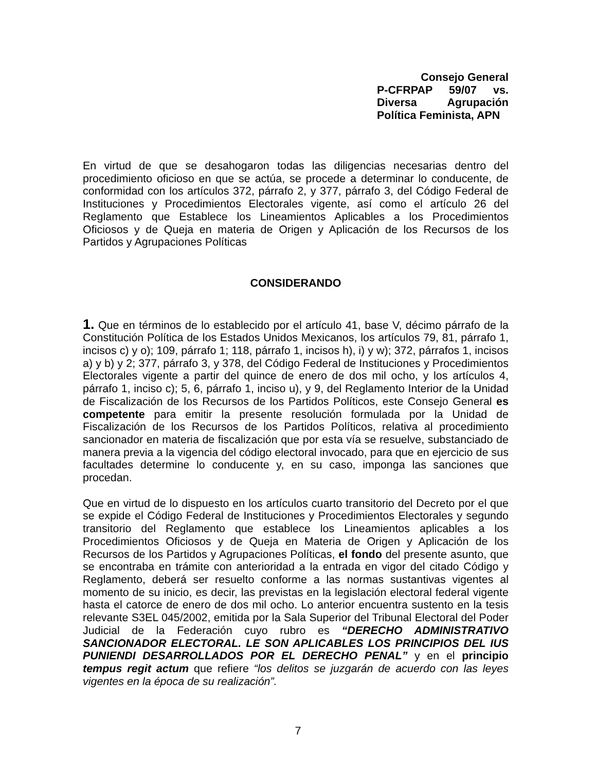Consejo General
P-CFRPAP 59/07 vs.
Diversa Agrupación
Política Feminista, APN
En virtud de que se desahogaron todas las diligencias necesarias dentro del procedimiento oficioso en que se actúa, se procede a determinar lo conducente, de conformidad con los artículos 372, párrafo 2, y 377, párrafo 3, del Código Federal de Instituciones y Procedimientos Electorales vigente, así como el artículo 26 del Reglamento que Establece los Lineamientos Aplicables a los Procedimientos Oficiosos y de Queja en materia de Origen y Aplicación de los Recursos de los Partidos y Agrupaciones Políticas
CONSIDERANDO
1. Que en términos de lo establecido por el artículo 41, base V, décimo párrafo de la Constitución Política de los Estados Unidos Mexicanos, los artículos 79, 81, párrafo 1, incisos c) y o); 109, párrafo 1; 118, párrafo 1, incisos h), i) y w); 372, párrafos 1, incisos a) y b) y 2; 377, párrafo 3, y 378, del Código Federal de Instituciones y Procedimientos Electorales vigente a partir del quince de enero de dos mil ocho, y los artículos 4, párrafo 1, inciso c); 5, 6, párrafo 1, inciso u), y 9, del Reglamento Interior de la Unidad de Fiscalización de los Recursos de los Partidos Políticos, este Consejo General es competente para emitir la presente resolución formulada por la Unidad de Fiscalización de los Recursos de los Partidos Políticos, relativa al procedimiento sancionador en materia de fiscalización que por esta vía se resuelve, substanciado de manera previa a la vigencia del código electoral invocado, para que en ejercicio de sus facultades determine lo conducente y, en su caso, imponga las sanciones que procedan.
Que en virtud de lo dispuesto en los artículos cuarto transitorio del Decreto por el que se expide el Código Federal de Instituciones y Procedimientos Electorales y segundo transitorio del Reglamento que establece los Lineamientos aplicables a los Procedimientos Oficiosos y de Queja en Materia de Origen y Aplicación de los Recursos de los Partidos y Agrupaciones Políticas, el fondo del presente asunto, que se encontraba en trámite con anterioridad a la entrada en vigor del citado Código y Reglamento, deberá ser resuelto conforme a las normas sustantivas vigentes al momento de su inicio, es decir, las previstas en la legislación electoral federal vigente hasta el catorce de enero de dos mil ocho. Lo anterior encuentra sustento en la tesis relevante S3EL 045/2002, emitida por la Sala Superior del Tribunal Electoral del Poder Judicial de la Federación cuyo rubro es “DERECHO ADMINISTRATIVO SANCIONADOR ELECTORAL. LE SON APLICABLES LOS PRINCIPIOS DEL IUS PUNIENDI DESARROLLADOS POR EL DERECHO PENAL” y en el principio tempus regit actum que refiere “los delitos se juzgarán de acuerdo con las leyes vigentes en la época de su realización”.
7